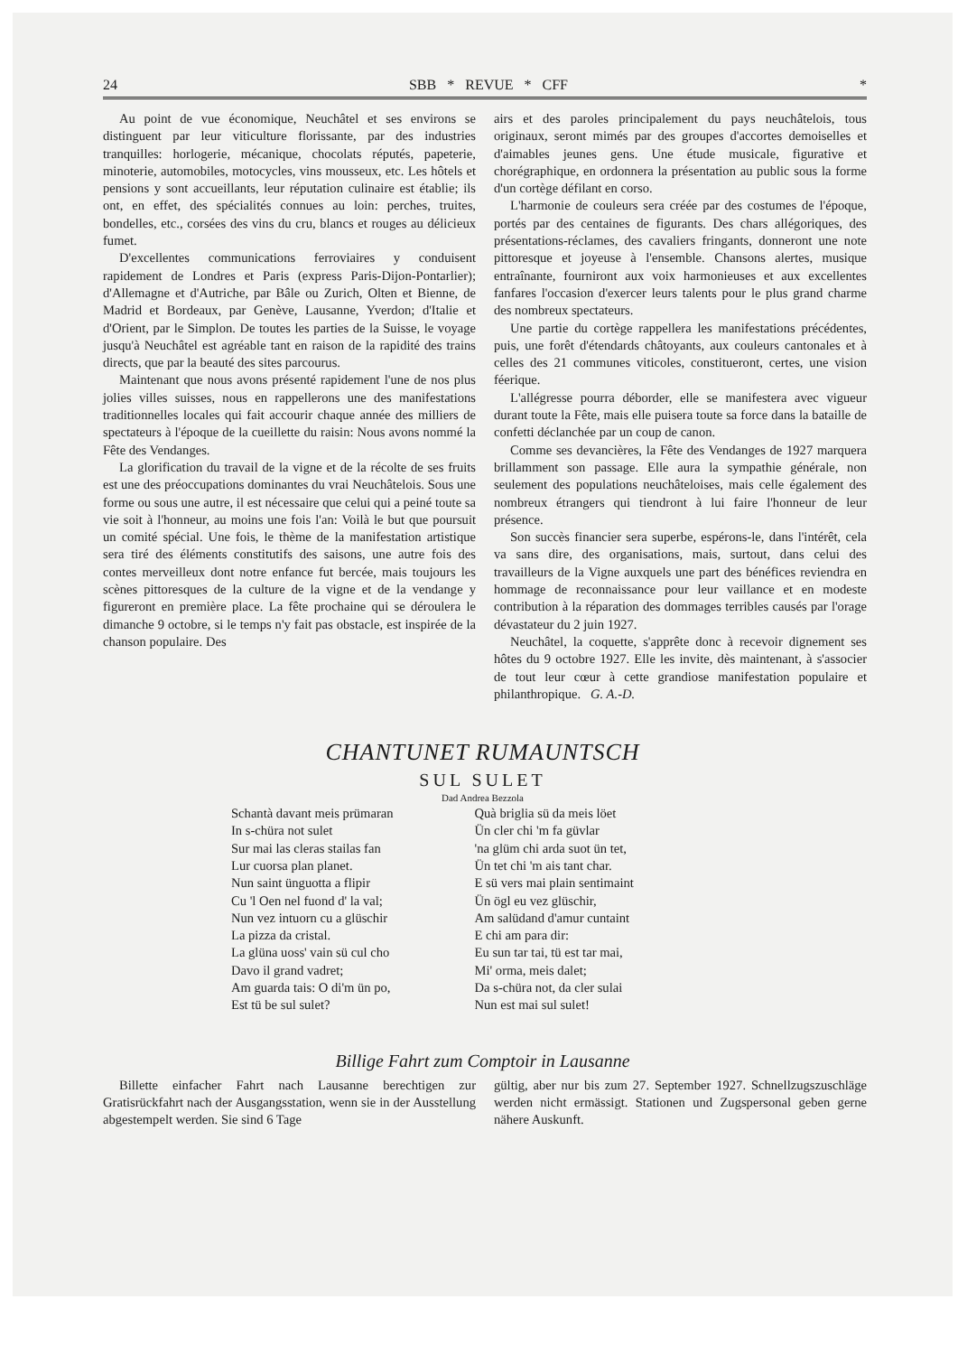24 SBB * REVUE * CFF *
Au point de vue économique, Neuchâtel et ses environs se distinguent par leur viticulture florissante, par des industries tranquilles: horlogerie, mécanique, chocolats réputés, papeterie, minoterie, automobiles, motocycles, vins mousseux, etc. Les hôtels et pensions y sont accueillants, leur réputation culinaire est établie; ils ont, en effet, des spécialités connues au loin: perches, truites, bondelles, etc., corsées des vins du cru, blancs et rouges au délicieux fumet.
D'excellentes communications ferroviaires y conduisent rapidement de Londres et Paris (express Paris-Dijon-Pontarlier); d'Allemagne et d'Autriche, par Bâle ou Zurich, Olten et Bienne, de Madrid et Bordeaux, par Genève, Lausanne, Yverdon; d'Italie et d'Orient, par le Simplon. De toutes les parties de la Suisse, le voyage jusqu'à Neuchâtel est agréable tant en raison de la rapidité des trains directs, que par la beauté des sites parcourus.
Maintenant que nous avons présenté rapidement l'une de nos plus jolies villes suisses, nous en rappellerons une des manifestations traditionnelles locales qui fait accourir chaque année des milliers de spectateurs à l'époque de la cueillette du raisin: Nous avons nommé la Fête des Vendanges.
La glorification du travail de la vigne et de la récolte de ses fruits est une des préoccupations dominantes du vrai Neuchâtelois. Sous une forme ou sous une autre, il est nécessaire que celui qui a peiné toute sa vie soit à l'honneur, au moins une fois l'an: Voilà le but que poursuit un comité spécial. Une fois, le thème de la manifestation artistique sera tiré des éléments constitutifs des saisons, une autre fois des contes merveilleux dont notre enfance fut bercée, mais toujours les scènes pittoresques de la culture de la vigne et de la vendange y figureront en première place. La fête prochaine qui se déroulera le dimanche 9 octobre, si le temps n'y fait pas obstacle, est inspirée de la chanson populaire. Des
airs et des paroles principalement du pays neuchâtelois, tous originaux, seront mimés par des groupes d'accortes demoiselles et d'aimables jeunes gens. Une étude musicale, figurative et chorégraphique, en ordonnera la présentation au public sous la forme d'un cortège défilant en corso.
L'harmonie de couleurs sera créée par des costumes de l'époque, portés par des centaines de figurants. Des chars allégoriques, des présentations-réclames, des cavaliers fringants, donneront une note pittoresque et joyeuse à l'ensemble. Chansons alertes, musique entraînante, fourniront aux voix harmonieuses et aux excellentes fanfares l'occasion d'exercer leurs talents pour le plus grand charme des nombreux spectateurs.
Une partie du cortège rappellera les manifestations précédentes, puis, une forêt d'étendards châtoyants, aux couleurs cantonales et à celles des 21 communes viticoles, constitueront, certes, une vision féerique.
L'allégresse pourra déborder, elle se manifestera avec vigueur durant toute la Fête, mais elle puisera toute sa force dans la bataille de confetti déclanchée par un coup de canon.
Comme ses devancières, la Fête des Vendanges de 1927 marquera brillamment son passage. Elle aura la sympathie générale, non seulement des populations neuchâteloises, mais celle également des nombreux étrangers qui tiendront à lui faire l'honneur de leur présence.
Son succès financier sera superbe, espérons-le, dans l'intérêt, cela va sans dire, des organisations, mais, surtout, dans celui des travailleurs de la Vigne auxquels une part des bénéfices reviendra en hommage de reconnaissance pour leur vaillance et en modeste contribution à la réparation des dommages terribles causés par l'orage dévastateur du 2 juin 1927.
Neuchâtel, la coquette, s'apprête donc à recevoir dignement ses hôtes du 9 octobre 1927. Elle les invite, dès maintenant, à s'associer de tout leur cœur à cette grandiose manifestation populaire et philanthropique. G. A.-D.
CHANTUNET RUMAUNTSCH
SUL SULET
Dad Andrea Bezzola
Schantà davant meis prümaran
In s-chüra not sulet
Sur mai las cleras stailas fan
Lur cuorsa plan planet.
Nun saint ünguotta a flipir
Cu 'l Oen nel fuond d' la val;
Nun vez intuorn cu a glüschir
La pizza da cristal.
La glüna uoss' vain sü cul cho
Davo il grand vadret;
Am guarda tais: O di'm ün po,
Est tü be sul sulet?
Quà briglia sü da meis löet
Ün cler chi 'm fa güvlar
'na glüm chi arda suot ün tet,
Ün tet chi 'm ais tant char.
E sü vers mai plain sentimaint
Ün ögl eu vez glüschir,
Am salüdand d'amur cuntaint
E chi am para dir:
Eu sun tar tai, tü est tar mai,
Mi' orma, meis dalet;
Da s-chüra not, da cler sulai
Nun est mai sul sulet!
Billige Fahrt zum Comptoir in Lausanne
Billette einfacher Fahrt nach Lausanne berechtigen zur Gratisrückfahrt nach der Ausgangsstation, wenn sie in der Ausstellung abgestempelt werden. Sie sind 6 Tage
gültig, aber nur bis zum 27. September 1927. Schnellzugszuschläge werden nicht ermässigt. Stationen und Zugspersonal geben gerne nähere Auskunft.